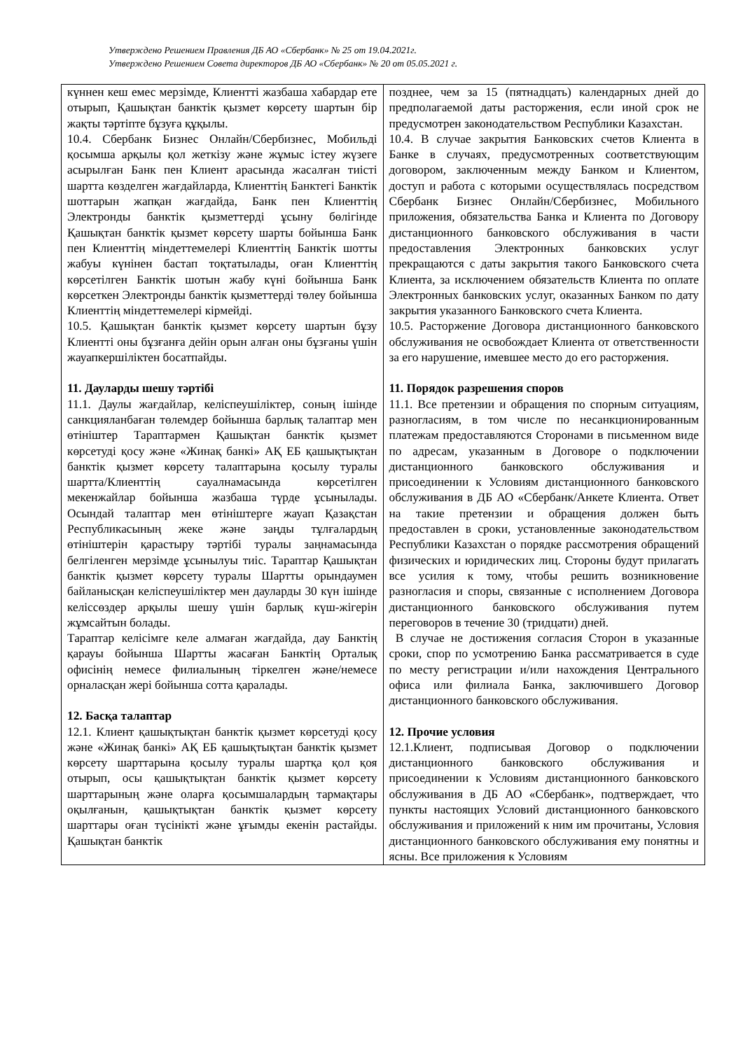Утверждено Решением Правления ДБ АО «Сбербанк» № 25 от 19.04.2021г.
Утверждено Решением Совета директоров ДБ АО «Сбербанк» № 20 от 05.05.2021 г.
| күннен кеш емес мерзімде, Клиентті жазбаша хабардар ете отырып, Қашықтан банктік қызмет көрсету шартын бір жақты тәртіпте бұзуға құқылы. 10.4. Сбербанк Бизнес Онлайн/Сбербизнес, Мобильді қосымша арқылы қол жеткізу және жұмыс істеу жүзеге асырылған Банк пен Клиент арасында жасалған тиісті шартта көзделген жағдайларда, Клиенттің Банктегі Банктік шоттарын жапқан жағдайда, Банк пен Клиенттің Электронды банктік қызметтерді ұсыну бөлігінде Қашықтан банктік қызмет көрсету шарты бойынша Банк пен Клиенттің міндеттемелері Клиенттің Банктік шотты жабуы күнінен бастап тоқтатылады, оған Клиенттің көрсетілген Банктік шотын жабу күні бойынша Банк көрсеткен Электронды банктік қызметтерді төлеу бойынша Клиенттің міндеттемелері кірмейді. 10.5. Қашықтан банктік қызмет көрсету шартын бұзу Клиентті оны бұзғанға дейін орын алған оны бұзғаны үшін жауапкершіліктен босатпайды. 11. Дауларды шешу тәртібі 11.1. Даулы жағдайлар, келіспеушіліктер, соның ішінде санкцияланбаған төлемдер бойынша барлық талаптар мен өтініштер Тараптармен Қашықтан банктік қызмет көрсетуді қосу және «Жинақ банкі» АҚ ЕБ қашықтықтан банктік қызмет көрсету талаптарына қосылу туралы шартта/Клиенттің сауалнамасында көрсетілген мекенжайлар бойынша жазбаша түрде ұсынылады. Осындай талаптар мен өтініштерге жауап Қазақстан Республикасының жеке және заңды тұлғалардың өтініштерін қарастыру тәртібі туралы заңнамасында белгіленген мерзімде ұсынылуы тиіс. Тараптар Қашықтан банктік қызмет көрсету туралы Шартты орындаумен байланысқан келіспеушіліктер мен дауларды 30 күн ішінде келіссөздер арқылы шешу үшін барлық күш-жігерін жұмсайтын болады. Тараптар келісімге келе алмаған жағдайда, дау Банктің қарауы бойынша Шартты жасаған Банктің Орталық офисінің немесе филиалының тіркелген және/немесе орналасқан жері бойынша сотта қаралады. 12. Басқа талаптар 12.1. Клиент қашықтықтан банктік қызмет көрсетуді қосу және «Жинақ банкі» АҚ ЕБ қашықтықтан банктік қызмет көрсету шарттарына қосылу туралы шартқа қол қоя отырып, осы қашықтықтан банктік қызмет көрсету шарттарының және оларға қосымшалардың тармақтары оқылғанын, қашықтықтан банктік қызмет көрсету шарттары оған түсінікті және ұғымды екенін растайды. Қашықтан банктік | позднее, чем за 15 (пятнадцать) календарных дней до предполагаемой даты расторжения, если иной срок не предусмотрен законодательством Республики Казахстан. 10.4. В случае закрытия Банковских счетов Клиента в Банке в случаях, предусмотренных соответствующим договором, заключенным между Банком и Клиентом, доступ и работа с которыми осуществлялась посредством Сбербанк Бизнес Онлайн/Сбербизнес, Мобильного приложения, обязательства Банка и Клиента по Договору дистанционного банковского обслуживания в части предоставления Электронных банковских услуг прекращаются с даты закрытия такого Банковского счета Клиента, за исключением обязательств Клиента по оплате Электронных банковских услуг, оказанных Банком по дату закрытия указанного Банковского счета Клиента. 10.5. Расторжение Договора дистанционного банковского обслуживания не освобождает Клиента от ответственности за его нарушение, имевшее место до его расторжения. 11. Порядок разрешения споров 11.1. Все претензии и обращения по спорным ситуациям, разногласиям, в том числе по несанкционированным платежам предоставляются Сторонами в письменном виде по адресам, указанным в Договоре о подключении дистанционного банковского обслуживания и присоединении к Условиям дистанционного банковского обслуживания в ДБ АО «Сбербанк/Анкете Клиента. Ответ на такие претензии и обращения должен быть предоставлен в сроки, установленные законодательством Республики Казахстан о порядке рассмотрения обращений физических и юридических лиц. Стороны будут прилагать все усилия к тому, чтобы решить возникновение разногласия и споры, связанные с исполнением Договора дистанционного банковского обслуживания путем переговоров в течение 30 (тридцати) дней. В случае не достижения согласия Сторон в указанные сроки, спор по усмотрению Банка рассматривается в суде по месту регистрации и/или нахождения Центрального офиса или филиала Банка, заключившего Договор дистанционного банковского обслуживания. 12. Прочие условия 12.1.Клиент, подписывая Договор о подключении дистанционного банковского обслуживания и присоединении к Условиям дистанционного банковского обслуживания в ДБ АО «Сбербанк», подтверждает, что пункты настоящих Условий дистанционного банковского обслуживания и приложений к ним им прочитаны, Условия дистанционного банковского обслуживания ему понятны и ясны. Все приложения к Условиям |